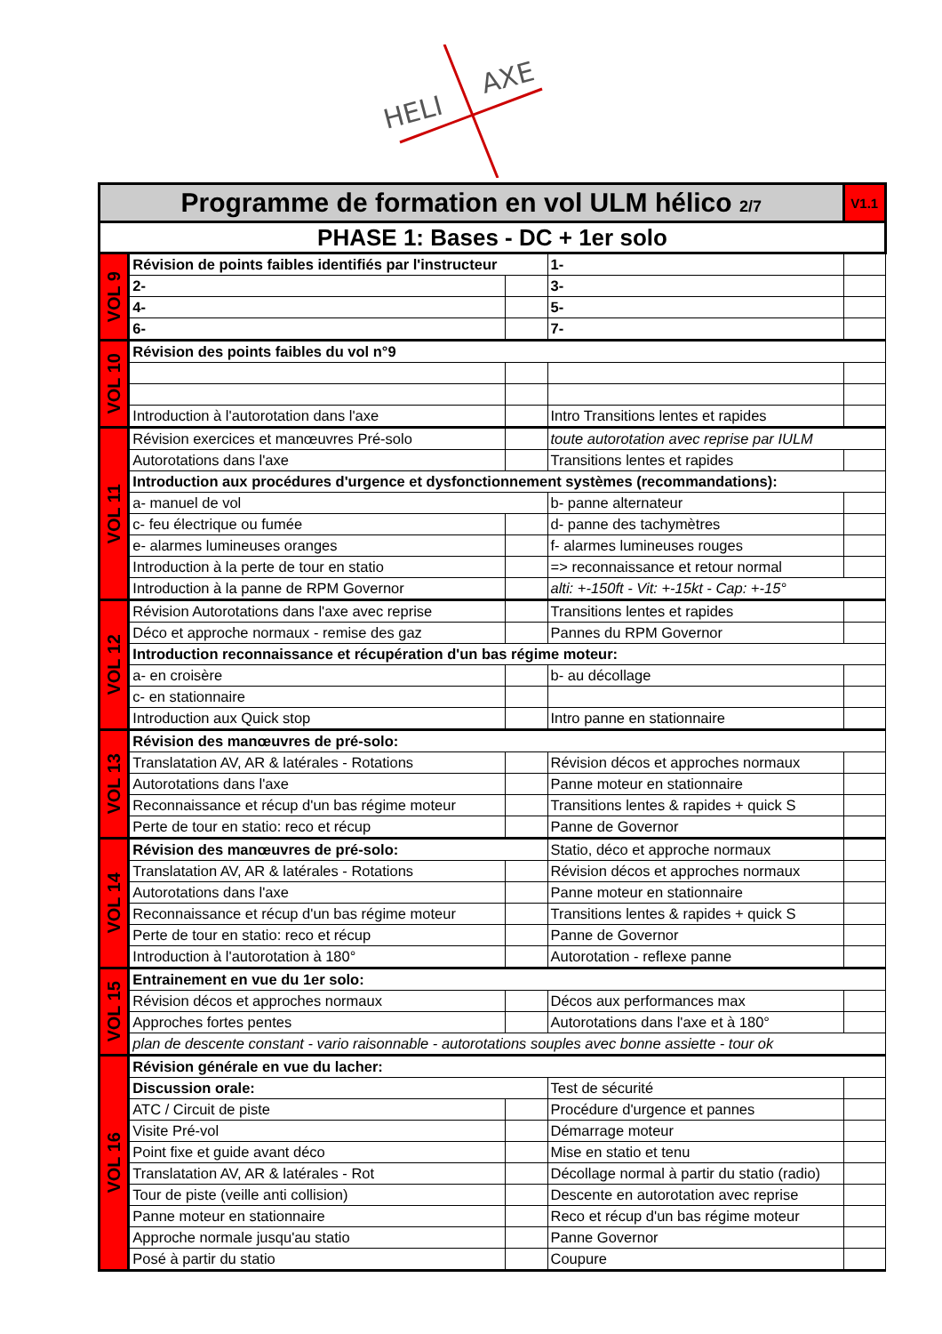HELI
AXE
| Programme de formation en vol ULM hélico 2/7 | | | | V1.1 |
| PHASE 1: Bases - DC + 1er solo | | | | |
| VOL 9 | Révision de points faibles identifiés par l'instructeur | | 1- | |
| | 2- | | 3- | |
| | 4- | | 5- | |
| | 6- | | 7- | |
| VOL 10 | Révision des points faibles du vol n°9 | | | |
| | Introduction à l'autorotation dans l'axe | | Intro Transitions lentes et rapides | |
| VOL 11 | Révision exercices et manœuvres Pré-solo | | toute autorotation avec reprise par IULM | |
| | Autorotations dans l'axe | | Transitions lentes et rapides | |
| | Introduction aux procédures d'urgence et dysfonctionnement systèmes (recommandations): | | | |
| | a- manuel de vol | | b- panne alternateur | |
| | c- feu électrique ou fumée | | d- panne des tachymètres | |
| | e- alarmes lumineuses oranges | | f- alarmes lumineuses rouges | |
| | Introduction à la perte de tour en statio | | => reconnaissance et retour normal | |
| | Introduction à la panne de RPM Governor | | alti: +-150ft - Vit: +-15kt - Cap: +-15° | |
| VOL 12 | Révision Autorotations dans l'axe avec reprise | | Transitions lentes et rapides | |
| | Déco et approche normaux - remise des gaz | | Pannes du RPM Governor | |
| | Introduction reconnaissance et récupération d'un bas régime moteur: | | | |
| | a- en croisère | | b- au décollage | |
| | c- en stationnaire | | | |
| | Introduction aux Quick stop | | Intro panne en stationnaire | |
| VOL 13 | Révision des manœuvres de pré-solo: | | | |
| | Translatation AV, AR & latérales - Rotations | | Révision décos et approches normaux | |
| | Autorotations dans l'axe | | Panne moteur en stationnaire | |
| | Reconnaissance et récup d'un bas régime moteur | | Transitions lentes & rapides + quick S | |
| | Perte de tour en statio: reco et récup | | Panne de Governor | |
| VOL 14 | Révision des manœuvres de pré-solo: | | Statio, déco et approche normaux | |
| | Translatation AV, AR & latérales - Rotations | | Révision décos et approches normaux | |
| | Autorotations dans l'axe | | Panne moteur en stationnaire | |
| | Reconnaissance et récup d'un bas régime moteur | | Transitions lentes & rapides + quick S | |
| | Perte de tour en statio: reco et récup | | Panne de Governor | |
| | Introduction à l'autorotation à 180° | | Autorotation - reflexe panne | |
| VOL 15 | Entrainement en vue du 1er solo: | | | |
| | Révision décos et approches normaux | | Décos aux performances max | |
| | Approches fortes pentes | | Autorotations dans l'axe et à 180° | |
| | plan de descente constant - vario raisonnable - autorotations souples avec bonne assiette - tour ok | | | |
| VOL 16 | Révision générale en vue du lacher: | | | |
| | Discussion orale: | | Test de sécurité | |
| | ATC / Circuit de piste | | Procédure d'urgence et pannes | |
| | Visite Pré-vol | | Démarrage moteur | |
| | Point fixe et guide avant déco | | Mise en statio et tenu | |
| | Translatation AV, AR & latérales - Rot | | Décollage normal à partir du statio (radio) | |
| | Tour de piste (veille anti collision) | | Descente en autorotation avec reprise | |
| | Panne moteur en stationnaire | | Reco et récup d'un bas régime moteur | |
| | Approche normale jusqu'au statio | | Panne Governor | |
| | Posé à partir du statio | | Coupure | |